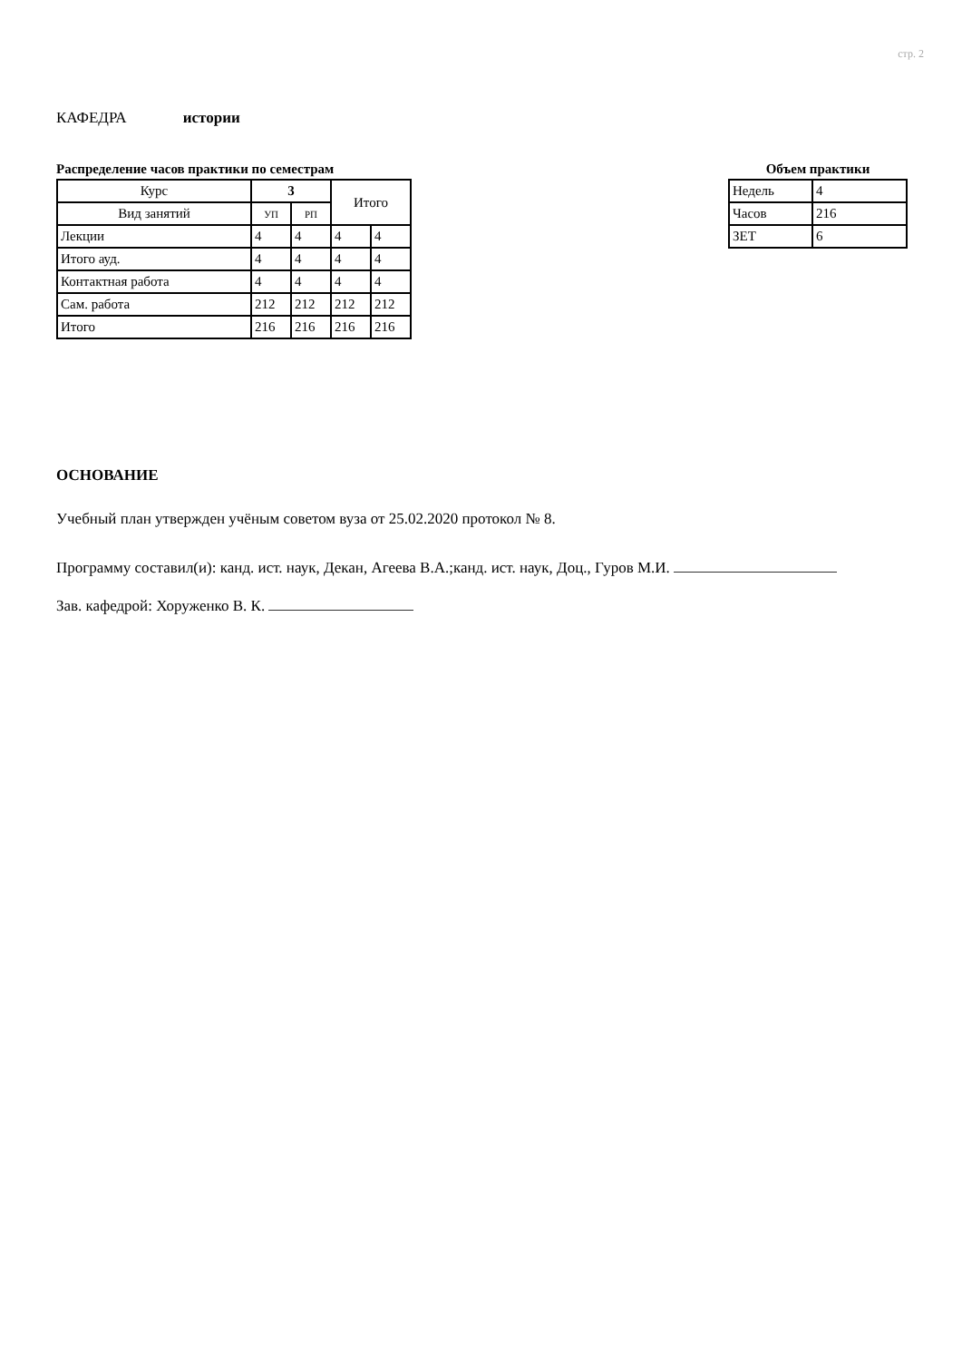стр. 2
КАФЕДРА истории
Распределение часов практики по семестрам
| Курс | 3 | | Итого | |
| --- | --- | --- | --- | --- |
| Вид занятий | УП | РП | | |
| Лекции | 4 | 4 | 4 | 4 |
| Итого ауд. | 4 | 4 | 4 | 4 |
| Контактная работа | 4 | 4 | 4 | 4 |
| Сам. работа | 212 | 212 | 212 | 212 |
| Итого | 216 | 216 | 216 | 216 |
Объем практики
| Недель | 4 |
| Часов | 216 |
| ЗЕТ | 6 |
ОСНОВАНИЕ
Учебный план утвержден учёным советом вуза от 25.02.2020 протокол № 8.
Программу составил(и): канд. ист. наук, Декан, Агеева В.А.;канд. ист. наук, Доц., Гуров М.И.
Зав. кафедрой: Хоруженко В. К.